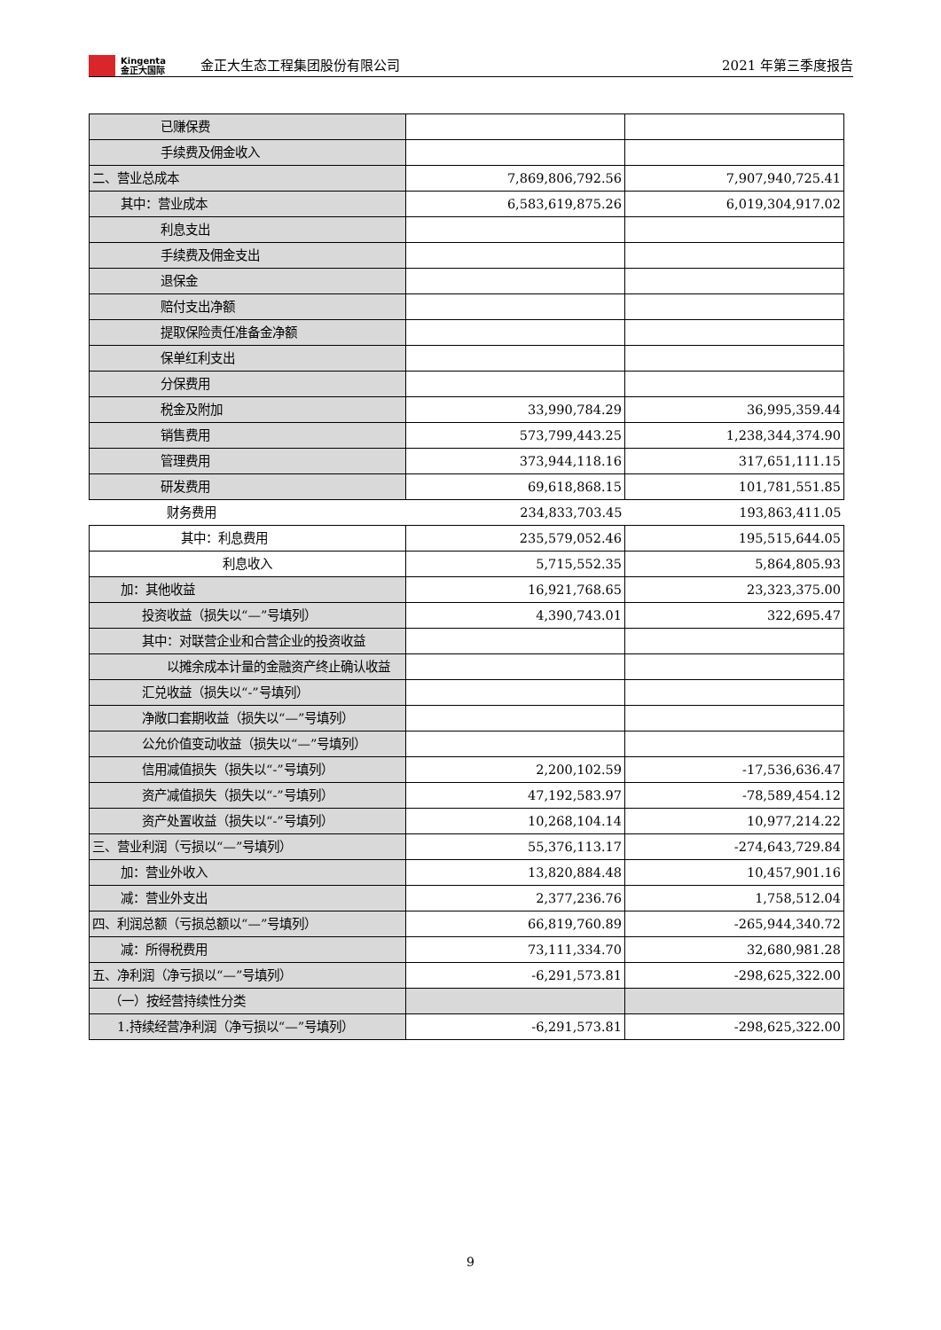Kingenta
金正大国际
金正大生态工程集团股份有限公司
2021 年第三季度报告
| 已赚保费 | | |
| 手续费及佣金收入 | | |
| 二、营业总成本 | 7,869,806,792.56 | 7,907,940,725.41 |
| 其中：营业成本 | 6,583,619,875.26 | 6,019,304,917.02 |
| 利息支出 | | |
| 手续费及佣金支出 | | |
| 退保金 | | |
| 赔付支出净额 | | |
| 提取保险责任准备金净额 | | |
| 保单红利支出 | | |
| 分保费用 | | |
| 税金及附加 | 33,990,784.29 | 36,995,359.44 |
| 销售费用 | 573,799,443.25 | 1,238,344,374.90 |
| 管理费用 | 373,944,118.16 | 317,651,111.15 |
| 研发费用 | 69,618,868.15 | 101,781,551.85 |
| 财务费用 | 234,833,703.45 | 193,863,411.05 |
| 其中：利息费用 | 235,579,052.46 | 195,515,644.05 |
| 利息收入 | 5,715,552.35 | 5,864,805.93 |
| 加：其他收益 | 16,921,768.65 | 23,323,375.00 |
| 投资收益（损失以“—”号填列） | 4,390,743.01 | 322,695.47 |
| 其中：对联营企业和合营企业的投资收益 | | |
| 以摊余成本计量的金融资产终止确认收益 | | |
| 汇兑收益（损失以“-”号填列） | | |
| 净敞口套期收益（损失以“—”号填列） | | |
| 公允价值变动收益（损失以“—”号填列） | | |
| 信用减值损失（损失以“-”号填列） | 2,200,102.59 | -17,536,636.47 |
| 资产减值损失（损失以“-”号填列） | 47,192,583.97 | -78,589,454.12 |
| 资产处置收益（损失以“-”号填列） | 10,268,104.14 | 10,977,214.22 |
| 三、营业利润（亏损以“—”号填列） | 55,376,113.17 | -274,643,729.84 |
| 加：营业外收入 | 13,820,884.48 | 10,457,901.16 |
| 减：营业外支出 | 2,377,236.76 | 1,758,512.04 |
| 四、利润总额（亏损总额以“—”号填列） | 66,819,760.89 | -265,944,340.72 |
| 减：所得税费用 | 73,111,334.70 | 32,680,981.28 |
| 五、净利润（净亏损以“—”号填列） | -6,291,573.81 | -298,625,322.00 |
| （一）按经营持续性分类 | | |
| 1.持续经营净利润（净亏损以“—”号填列） | -6,291,573.81 | -298,625,322.00 |
9